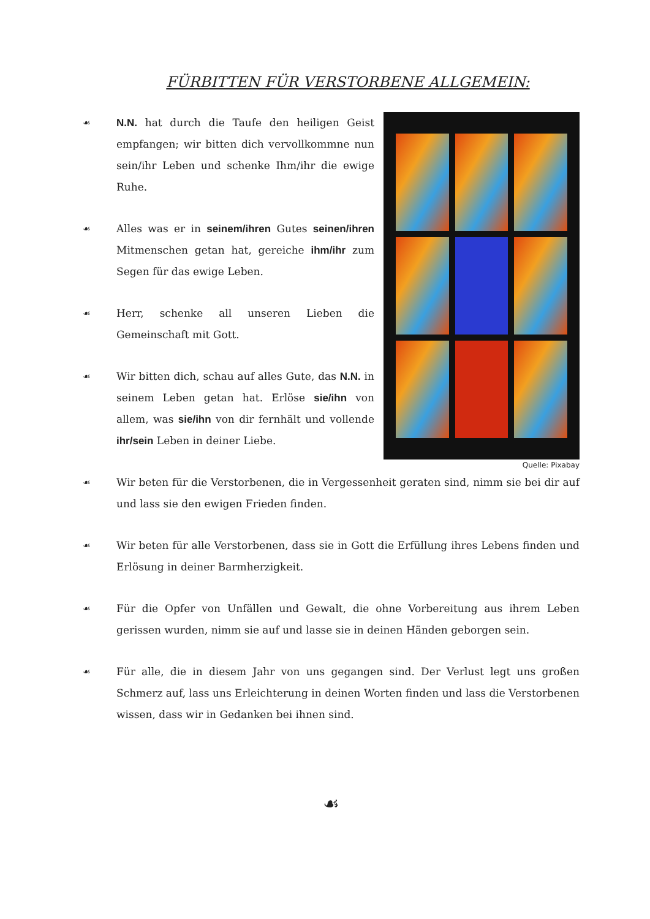FÜRBITTEN FÜR VERSTORBENE ALLGEMEIN:
☙ N.N. hat durch die Taufe den heiligen Geist empfangen; wir bitten dich vervollkommne nun sein/ihr Leben und schenke Ihm/ihr die ewige Ruhe.
☙ Alles was er in seinem/ihren Gutes seinen/ihren Mitmenschen getan hat, gereiche ihm/ihr zum Segen für das ewige Leben.
☙ Herr, schenke all unseren Lieben die Gemeinschaft mit Gott.
☙ Wir bitten dich, schau auf alles Gute, das N.N. in seinem Leben getan hat. Erlöse sie/ihn von allem, was sie/ihn von dir fernhält und vollende ihr/sein Leben in deiner Liebe.
Quelle: Pixabay
☙ Wir beten für die Verstorbenen, die in Vergessenheit geraten sind, nimm sie bei dir auf und lass sie den ewigen Frieden finden.
☙ Wir beten für alle Verstorbenen, dass sie in Gott die Erfüllung ihres Lebens finden und Erlösung in deiner Barmherzigkeit.
☙ Für die Opfer von Unfällen und Gewalt, die ohne Vorbereitung aus ihrem Leben gerissen wurden, nimm sie auf und lasse sie in deinen Händen geborgen sein.
☙ Für alle, die in diesem Jahr von uns gegangen sind. Der Verlust legt uns großen Schmerz auf, lass uns Erleichterung in deinen Worten finden und lass die Verstorbenen wissen, dass wir in Gedanken bei ihnen sind.
☙